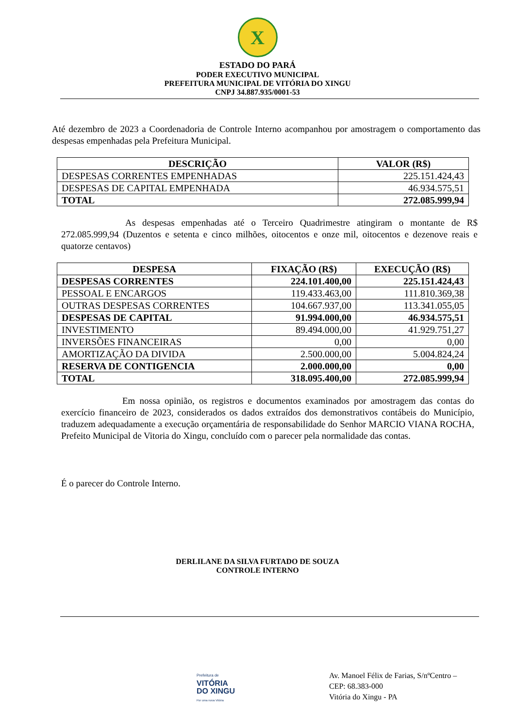X
ESTADO DO PARÁ
PODER EXECUTIVO MUNICIPAL
PREFEITURA MUNICIPAL DE VITÓRIA DO XINGU
CNPJ 34.887.935/0001-53
Até dezembro de 2023 a Coordenadoria de Controle Interno acompanhou por amostragem o comportamento das despesas empenhadas pela Prefeitura Municipal.
| DESCRIÇÃO | VALOR (R$) |
| --- | --- |
| DESPESAS CORRENTES EMPENHADAS | 225.151.424,43 |
| DESPESAS DE CAPITAL EMPENHADA | 46.934.575,51 |
| TOTAL | 272.085.999,94 |
As despesas empenhadas até o Terceiro Quadrimestre atingiram o montante de R$ 272.085.999,94 (Duzentos e setenta e cinco milhões, oitocentos e onze mil, oitocentos e dezenove reais e quatorze centavos)
| DESPESA | FIXAÇÃO (R$) | EXECUÇÃO (R$) |
| --- | --- | --- |
| DESPESAS CORRENTES | 224.101.400,00 | 225.151.424,43 |
| PESSOAL E ENCARGOS | 119.433.463,00 | 111.810.369,38 |
| OUTRAS DESPESAS CORRENTES | 104.667.937,00 | 113.341.055,05 |
| DESPESAS DE CAPITAL | 91.994.000,00 | 46.934.575,51 |
| INVESTIMENTO | 89.494.000,00 | 41.929.751,27 |
| INVERSÕES FINANCEIRAS | 0,00 | 0,00 |
| AMORTIZAÇÃO DA DIVIDA | 2.500.000,00 | 5.004.824,24 |
| RESERVA DE CONTIGENCIA | 2.000.000,00 | 0,00 |
| TOTAL | 318.095.400,00 | 272.085.999,94 |
Em nossa opinião, os registros e documentos examinados por amostragem das contas do exercício financeiro de 2023, considerados os dados extraídos dos demonstrativos contábeis do Município, traduzem adequadamente a execução orçamentária de responsabilidade do Senhor MARCIO VIANA ROCHA, Prefeito Municipal de Vitoria do Xingu, concluído com o parecer pela normalidade das contas.
É o parecer do Controle Interno.
DERLILANE DA SILVA FURTADO DE SOUZA
CONTROLE INTERNO
Prefeitura de
VITÓRIA
DO XINGU
Por uma nova Vitória
Av. Manoel Félix de Farias, S/nºCentro –
CEP: 68.383-000
Vitória do Xingu - PA